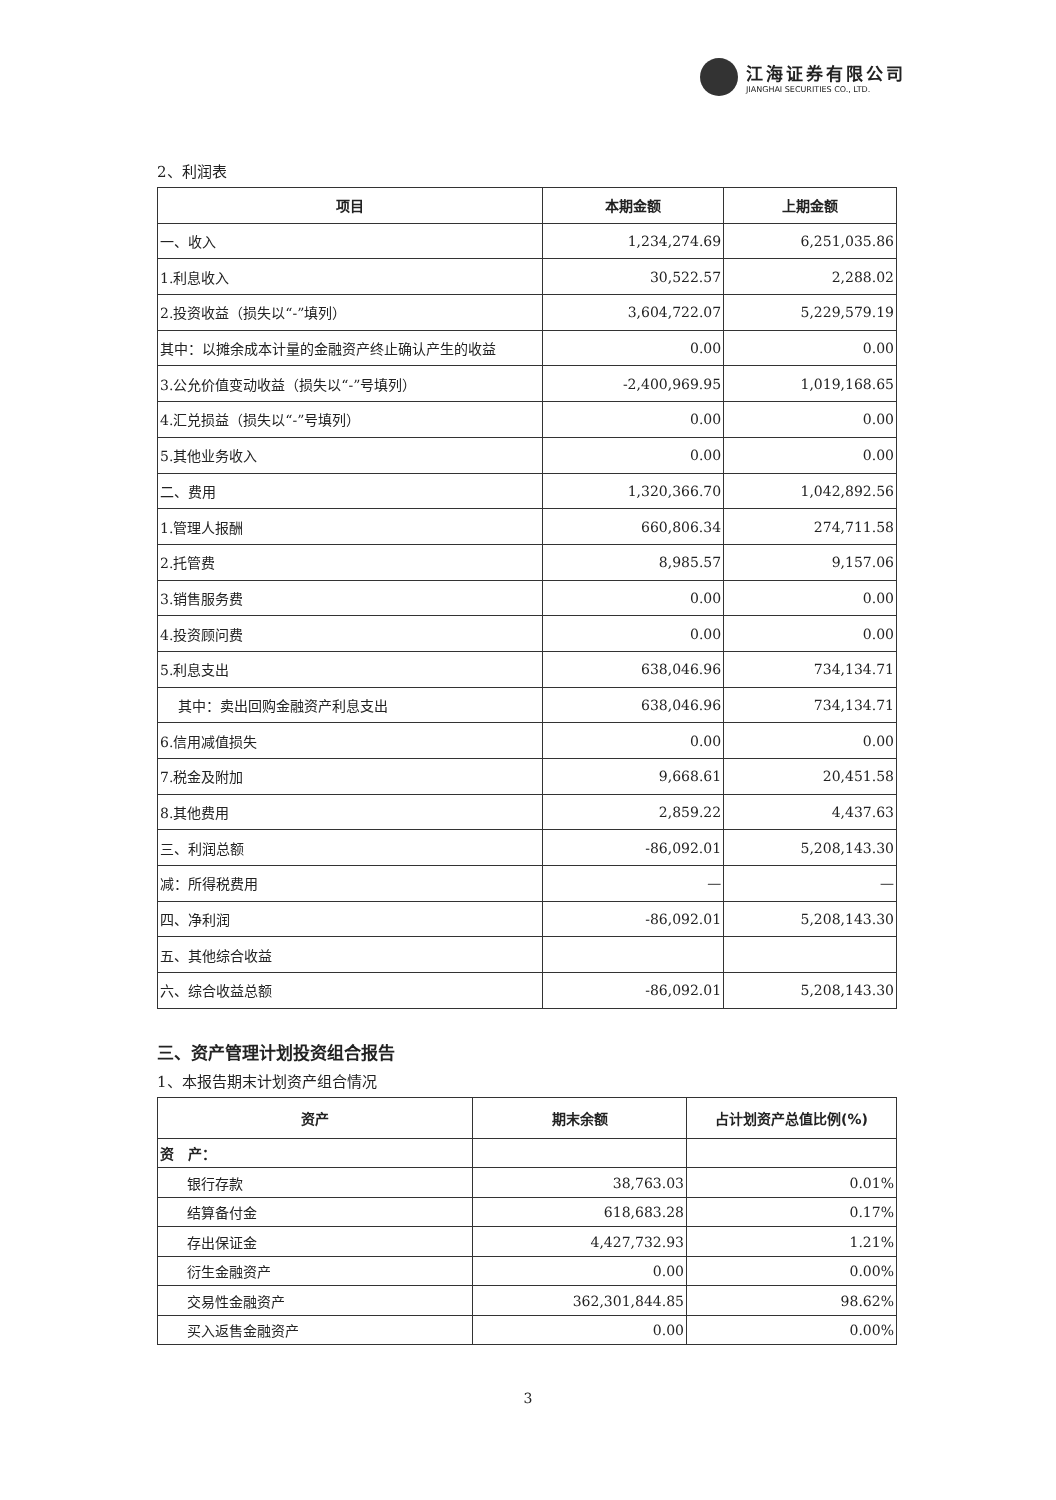江海证券有限公司
JIANGHAI SECURITIES CO., LTD.
2、利润表
| 项目 | 本期金额 | 上期金额 |
| --- | --- | --- |
| 一、收入 | 1,234,274.69 | 6,251,035.86 |
| 1.利息收入 | 30,522.57 | 2,288.02 |
| 2.投资收益（损失以“-”填列） | 3,604,722.07 | 5,229,579.19 |
| 其中：以摊余成本计量的金融资产终止确认产生的收益 | 0.00 | 0.00 |
| 3.公允价值变动收益（损失以“-”号填列） | -2,400,969.95 | 1,019,168.65 |
| 4.汇兑损益（损失以“-”号填列） | 0.00 | 0.00 |
| 5.其他业务收入 | 0.00 | 0.00 |
| 二、费用 | 1,320,366.70 | 1,042,892.56 |
| 1.管理人报酬 | 660,806.34 | 274,711.58 |
| 2.托管费 | 8,985.57 | 9,157.06 |
| 3.销售服务费 | 0.00 | 0.00 |
| 4.投资顾问费 | 0.00 | 0.00 |
| 5.利息支出 | 638,046.96 | 734,134.71 |
| 其中：卖出回购金融资产利息支出 | 638,046.96 | 734,134.71 |
| 6.信用减值损失 | 0.00 | 0.00 |
| 7.税金及附加 | 9,668.61 | 20,451.58 |
| 8.其他费用 | 2,859.22 | 4,437.63 |
| 三、利润总额 | -86,092.01 | 5,208,143.30 |
| 减：所得税费用 | — | — |
| 四、净利润 | -86,092.01 | 5,208,143.30 |
| 五、其他综合收益 | | |
| 六、综合收益总额 | -86,092.01 | 5,208,143.30 |
三、资产管理计划投资组合报告
1、本报告期末计划资产组合情况
| 资产 | 期末余额 | 占计划资产总值比例(%) |
| --- | --- | --- |
| 资 产： | | |
| 银行存款 | 38,763.03 | 0.01% |
| 结算备付金 | 618,683.28 | 0.17% |
| 存出保证金 | 4,427,732.93 | 1.21% |
| 衍生金融资产 | 0.00 | 0.00% |
| 交易性金融资产 | 362,301,844.85 | 98.62% |
| 买入返售金融资产 | 0.00 | 0.00% |
3